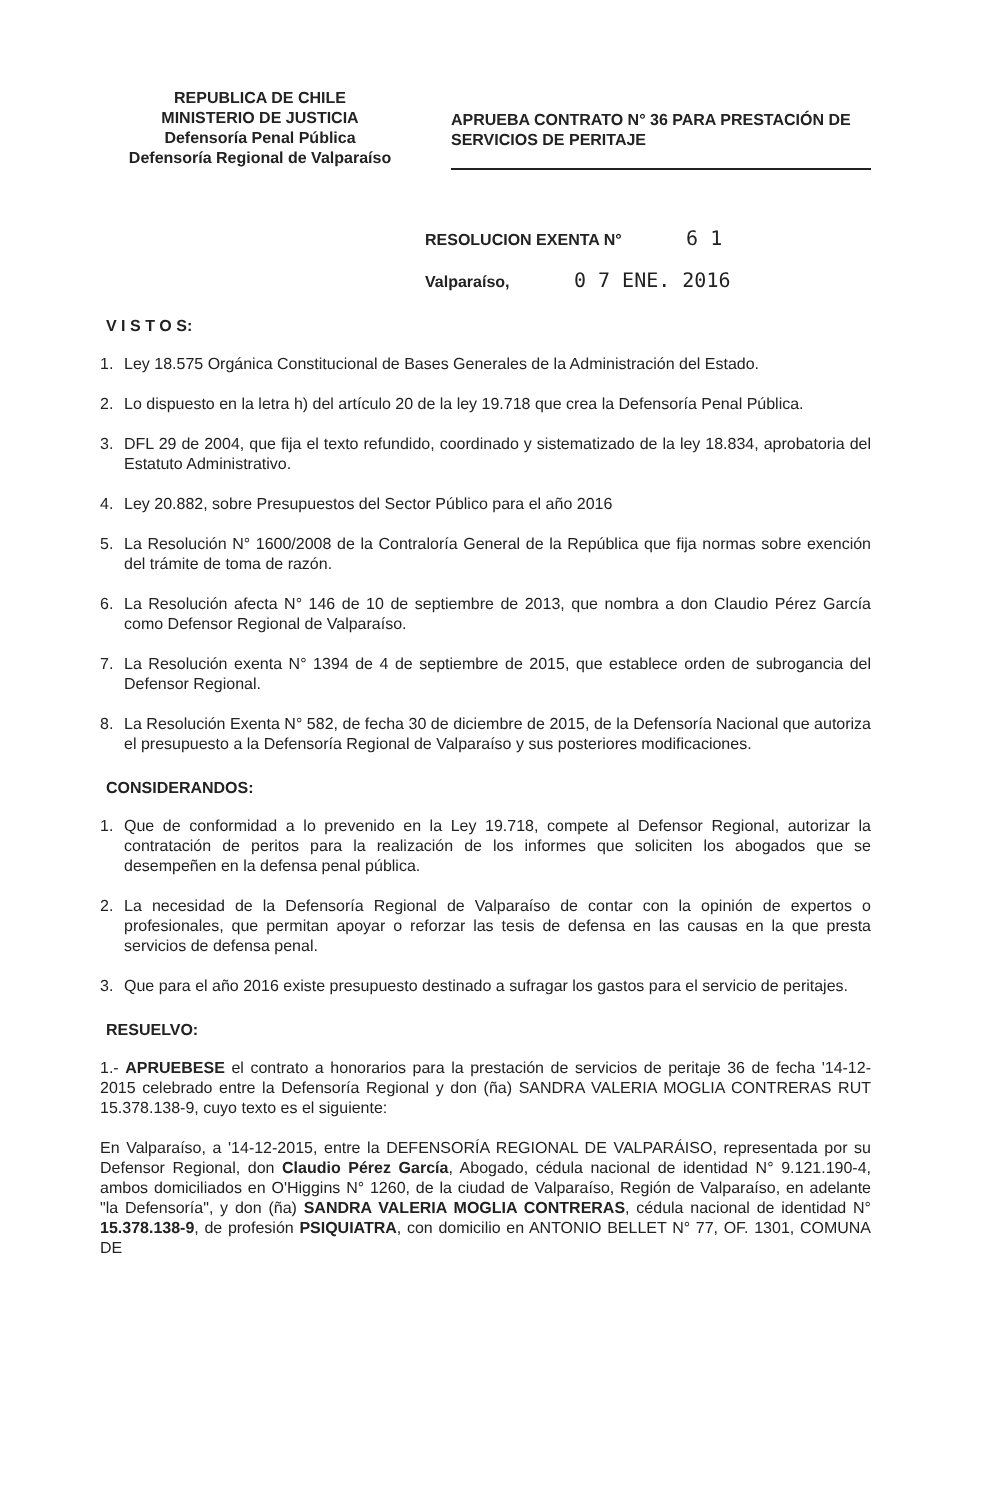REPUBLICA DE CHILE
MINISTERIO DE JUSTICIA
Defensoría Penal Pública
Defensoría Regional de Valparaíso
APRUEBA CONTRATO N° 36 PARA PRESTACIÓN DE SERVICIOS DE PERITAJE
RESOLUCION EXENTA N° 6 1
Valparaíso, 0 7 ENE. 2016
V I S T O S:
1. Ley 18.575 Orgánica Constitucional de Bases Generales de la Administración del Estado.
2. Lo dispuesto en la letra h) del artículo 20 de la ley 19.718 que crea la Defensoría Penal Pública.
3. DFL 29 de 2004, que fija el texto refundido, coordinado y sistematizado de la ley 18.834, aprobatoria del Estatuto Administrativo.
4. Ley 20.882, sobre Presupuestos del Sector Público para el año 2016
5. La Resolución N° 1600/2008 de la Contraloría General de la República que fija normas sobre exención del trámite de toma de razón.
6. La Resolución afecta N° 146 de 10 de septiembre de 2013, que nombra a don Claudio Pérez García como Defensor Regional de Valparaíso.
7. La Resolución exenta N° 1394 de 4 de septiembre de 2015, que establece orden de subrogancia del Defensor Regional.
8. La Resolución Exenta N° 582, de fecha 30 de diciembre de 2015, de la Defensoría Nacional que autoriza el presupuesto a la Defensoría Regional de Valparaíso y sus posteriores modificaciones.
CONSIDERANDOS:
1. Que de conformidad a lo prevenido en la Ley 19.718, compete al Defensor Regional, autorizar la contratación de peritos para la realización de los informes que soliciten los abogados que se desempeñen en la defensa penal pública.
2. La necesidad de la Defensoría Regional de Valparaíso de contar con la opinión de expertos o profesionales, que permitan apoyar o reforzar las tesis de defensa en las causas en la que presta servicios de defensa penal.
3. Que para el año 2016 existe presupuesto destinado a sufragar los gastos para el servicio de peritajes.
RESUELVO:
1.- APRUEBESE el contrato a honorarios para la prestación de servicios de peritaje 36 de fecha '14-12-2015 celebrado entre la Defensoría Regional y don (ña) SANDRA VALERIA MOGLIA CONTRERAS RUT 15.378.138-9, cuyo texto es el siguiente:
En Valparaíso, a '14-12-2015, entre la DEFENSORÍA REGIONAL DE VALPARÁISO, representada por su Defensor Regional, don Claudio Pérez García, Abogado, cédula nacional de identidad N° 9.121.190-4, ambos domiciliados en O'Higgins N° 1260, de la ciudad de Valparaíso, Región de Valparaíso, en adelante "la Defensoría", y don (ña) SANDRA VALERIA MOGLIA CONTRERAS, cédula nacional de identidad N° 15.378.138-9, de profesión PSIQUIATRA, con domicilio en ANTONIO BELLET N° 77, OF. 1301, COMUNA DE